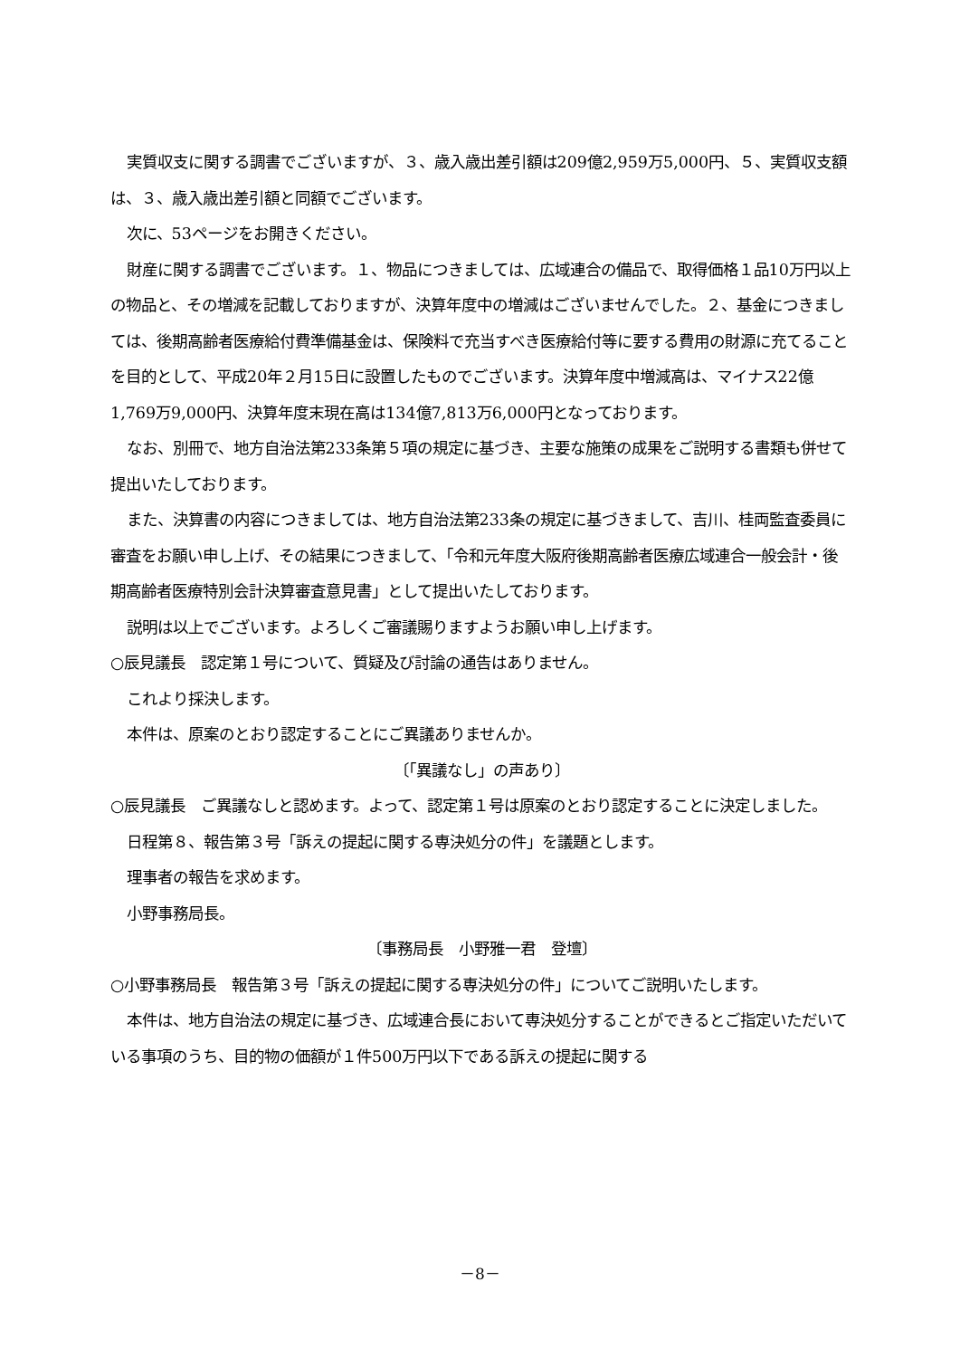実質収支に関する調書でございますが、３、歳入歳出差引額は209億2,959万5,000円、５、実質収支額は、３、歳入歳出差引額と同額でございます。
次に、53ページをお開きください。
財産に関する調書でございます。１、物品につきましては、広域連合の備品で、取得価格１品10万円以上の物品と、その増減を記載しておりますが、決算年度中の増減はございませんでした。２、基金につきましては、後期高齢者医療給付費準備基金は、保険料で充当すべき医療給付等に要する費用の財源に充てることを目的として、平成20年２月15日に設置したものでございます。決算年度中増減高は、マイナス22億1,769万9,000円、決算年度末現在高は134億7,813万6,000円となっております。
なお、別冊で、地方自治法第233条第５項の規定に基づき、主要な施策の成果をご説明する書類も併せて提出いたしております。
また、決算書の内容につきましては、地方自治法第233条の規定に基づきまして、吉川、桂両監査委員に審査をお願い申し上げ、その結果につきまして、「令和元年度大阪府後期高齢者医療広域連合一般会計・後期高齢者医療特別会計決算審査意見書」として提出いたしております。
説明は以上でございます。よろしくご審議賜りますようお願い申し上げます。
○辰見議長　認定第１号について、質疑及び討論の通告はありません。
これより採決します。
本件は、原案のとおり認定することにご異議ありませんか。
〔「異議なし」の声あり〕
○辰見議長　ご異議なしと認めます。よって、認定第１号は原案のとおり認定することに決定しました。
日程第８、報告第３号「訴えの提起に関する専決処分の件」を議題とします。
理事者の報告を求めます。
小野事務局長。
〔事務局長　小野雅一君　登壇〕
○小野事務局長　報告第３号「訴えの提起に関する専決処分の件」についてご説明いたします。
本件は、地方自治法の規定に基づき、広域連合長において専決処分することができるとご指定いただいている事項のうち、目的物の価額が１件500万円以下である訴えの提起に関する
－8－